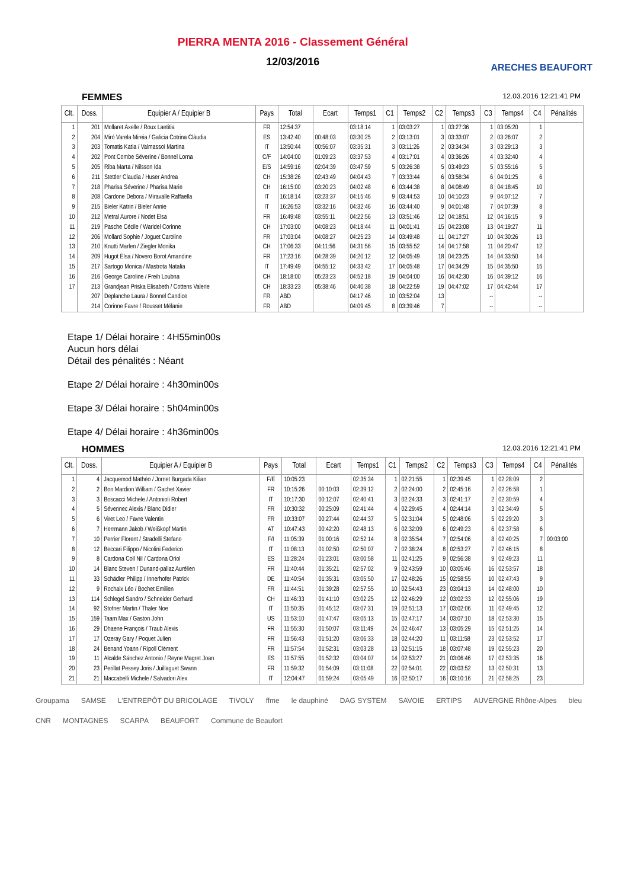PIERRA MENTA 2016 - Classement Général
12/03/2016
ARECHES BEAUFORT
FEMMES 12.03.2016 12:21:41 PM
| Clt. | Doss. | Equipier A / Equipier B | Pays | Total | Ecart | Temps1 | C1 | Temps2 | C2 | Temps3 | C3 | Temps4 | C4 | Pénalités |
| --- | --- | --- | --- | --- | --- | --- | --- | --- | --- | --- | --- | --- | --- | --- |
| 1 | 201 | Mollaret Axelle / Roux Laetitia | FR | 12:54:37 | | 03:18:14 | 1 | 03:03:27 | 1 | 03:27:36 | 1 | 03:05:20 | 1 | |
| 2 | 204 | Miró Varela Mireia / Galicia Cotrina Clàudia | ES | 13:42:40 | 00:48:03 | 03:30:25 | 2 | 03:13:01 | 3 | 03:33:07 | 2 | 03:26:07 | 2 | |
| 3 | 203 | Tomatis Katia / Valmassoi Martina | IT | 13:50:44 | 00:56:07 | 03:35:31 | 3 | 03:11:26 | 2 | 03:34:34 | 3 | 03:29:13 | 3 | |
| 4 | 202 | Pont Combe Séverine / Bonnel Lorna | C/F | 14:04:00 | 01:09:23 | 03:37:53 | 4 | 03:17:01 | 4 | 03:36:26 | 4 | 03:32:40 | 4 | |
| 5 | 205 | Riba Marta / Nilsson Ida | E/S | 14:59:16 | 02:04:39 | 03:47:59 | 5 | 03:26:38 | 5 | 03:49:23 | 5 | 03:55:16 | 5 | |
| 6 | 211 | Stettler Claudia / Huser Andrea | CH | 15:38:26 | 02:43:49 | 04:04:43 | 7 | 03:33:44 | 6 | 03:58:34 | 6 | 04:01:25 | 6 | |
| 7 | 218 | Pharisa Séverine / Pharisa Marie | CH | 16:15:00 | 03:20:23 | 04:02:48 | 6 | 03:44:38 | 8 | 04:08:49 | 8 | 04:18:45 | 10 | |
| 8 | 208 | Cardone Debora / Miravalle Raffaella | IT | 16:18:14 | 03:23:37 | 04:15:46 | 9 | 03:44:53 | 10 | 04:10:23 | 9 | 04:07:12 | 7 | |
| 9 | 215 | Bieler Katrin / Bieler Annie | IT | 16:26:53 | 03:32:16 | 04:32:46 | 16 | 03:44:40 | 9 | 04:01:48 | 7 | 04:07:39 | 8 | |
| 10 | 212 | Metral Aurore / Nodet Elsa | FR | 16:49:48 | 03:55:11 | 04:22:56 | 13 | 03:51:46 | 12 | 04:18:51 | 12 | 04:16:15 | 9 | |
| 11 | 219 | Pasche Cécile / Waridel Corinne | CH | 17:03:00 | 04:08:23 | 04:18:44 | 11 | 04:01:41 | 15 | 04:23:08 | 13 | 04:19:27 | 11 | |
| 12 | 206 | Mollard Sophie / Joguet Caroline | FR | 17:03:04 | 04:08:27 | 04:25:23 | 14 | 03:49:48 | 11 | 04:17:27 | 10 | 04:30:26 | 13 | |
| 13 | 210 | Knutti Marlen / Ziegler Monika | CH | 17:06:33 | 04:11:56 | 04:31:56 | 15 | 03:55:52 | 14 | 04:17:58 | 11 | 04:20:47 | 12 | |
| 14 | 209 | Hugot Elsa / Novero Borot Amandine | FR | 17:23:16 | 04:28:39 | 04:20:12 | 12 | 04:05:49 | 18 | 04:23:25 | 14 | 04:33:50 | 14 | |
| 15 | 217 | Sartogo Monica / Mastrota Natalia | IT | 17:49:49 | 04:55:12 | 04:33:42 | 17 | 04:05:48 | 17 | 04:34:29 | 15 | 04:35:50 | 15 | |
| 16 | 216 | George Caroline / Freih Loubna | CH | 18:18:00 | 05:23:23 | 04:52:18 | 19 | 04:04:00 | 16 | 04:42:30 | 16 | 04:39:12 | 16 | |
| 17 | 213 | Grandjean Priska Elisabeth / Cottens Valerie | CH | 18:33:23 | 05:38:46 | 04:40:38 | 18 | 04:22:59 | 19 | 04:47:02 | 17 | 04:42:44 | 17 | |
| | 207 | Deplanche Laura / Bonnel Candice | FR | ABD | | 04:17:46 | 10 | 03:52:04 | 13 | | -- | | -- | |
| | 214 | Corinne Favre / Rousset Mélanie | FR | ABD | | 04:09:45 | 8 | 03:39:46 | 7 | | -- | | -- | |
Etape 1/ Délai horaire : 4H55min00s
Aucun hors délai
Détail des pénalités : Néant
Etape 2/ Délai horaire : 4h30min00s
Etape 3/ Délai horaire : 5h04min00s
Etape 4/ Délai horaire : 4h36min00s
HOMMES 12.03.2016 12:21:41 PM
| Clt. | Doss. | Equipier A / Equipier B | Pays | Total | Ecart | Temps1 | C1 | Temps2 | C2 | Temps3 | C3 | Temps4 | C4 | Pénalités |
| --- | --- | --- | --- | --- | --- | --- | --- | --- | --- | --- | --- | --- | --- | --- |
| 1 | 4 | Jacquemod Mathèo / Jornet Burgada Kilian | F/E | 10:05:23 | | 02:35:34 | 1 | 02:21:55 | 1 | 02:39:45 | 1 | 02:28:09 | 2 | |
| 2 | 2 | Bon Mardion William / Gachet Xavier | FR | 10:15:26 | 00:10:03 | 02:39:12 | 2 | 02:24:00 | 2 | 02:45:16 | 2 | 02:26:58 | 1 | |
| 3 | 3 | Boscacci Michele / Antonioli Robert | IT | 10:17:30 | 00:12:07 | 02:40:41 | 3 | 02:24:33 | 3 | 02:41:17 | 2 | 02:30:59 | 4 | |
| 4 | 5 | Sévennec Alexis / Blanc Didier | FR | 10:30:32 | 00:25:09 | 02:41:44 | 4 | 02:29:45 | 4 | 02:44:14 | 3 | 02:34:49 | 5 | |
| 5 | 6 | Viret Leo / Favre Valentin | FR | 10:33:07 | 00:27:44 | 02:44:37 | 5 | 02:31:04 | 5 | 02:48:06 | 5 | 02:29:20 | 3 | |
| 6 | 7 | Herrmann Jakob / Weißkopf Martin | AT | 10:47:43 | 00:42:20 | 02:48:13 | 6 | 02:32:09 | 6 | 02:49:23 | 6 | 02:37:58 | 6 | |
| 7 | 10 | Perrier Florent / Stradelli Stefano | F/I | 11:05:39 | 01:00:16 | 02:52:14 | 8 | 02:35:54 | 7 | 02:54:06 | 8 | 02:40:25 | 7 | 00:03:00 |
| 8 | 12 | Beccari Filippo / Nicolini Federico | IT | 11:08:13 | 01:02:50 | 02:50:07 | 7 | 02:38:24 | 8 | 02:53:27 | 7 | 02:46:15 | 8 | |
| 9 | 8 | Cardona Coll Nil / Cardona Oriol | ES | 11:28:24 | 01:23:01 | 03:00:58 | 11 | 02:41:25 | 9 | 02:56:38 | 9 | 02:49:23 | 11 | |
| 10 | 14 | Blanc Steven / Dunand-pallaz Aurélien | FR | 11:40:44 | 01:35:21 | 02:57:02 | 9 | 02:43:59 | 10 | 03:05:46 | 16 | 02:53:57 | 18 | |
| 11 | 33 | Schädler Philipp / Innerhofer Patrick | DE | 11:40:54 | 01:35:31 | 03:05:50 | 17 | 02:48:26 | 15 | 02:58:55 | 10 | 02:47:43 | 9 | |
| 12 | 9 | Rochaix Léo / Bochet Emilien | FR | 11:44:51 | 01:39:28 | 02:57:55 | 10 | 02:54:43 | 23 | 03:04:13 | 14 | 02:48:00 | 10 | |
| 13 | 114 | Schlegel Sandro / Schneider Gerhard | CH | 11:46:33 | 01:41:10 | 03:02:25 | 12 | 02:46:29 | 12 | 03:02:33 | 12 | 02:55:06 | 19 | |
| 14 | 92 | Stofner Martin / Thaler Noe | IT | 11:50:35 | 01:45:12 | 03:07:31 | 19 | 02:51:13 | 17 | 03:02:06 | 11 | 02:49:45 | 12 | |
| 15 | 159 | Taam Max / Gaston John | US | 11:53:10 | 01:47:47 | 03:05:13 | 15 | 02:47:17 | 14 | 03:07:10 | 18 | 02:53:30 | 15 | |
| 16 | 29 | Dhaene François / Traub Alexis | FR | 11:55:30 | 01:50:07 | 03:11:49 | 24 | 02:46:47 | 13 | 03:05:29 | 15 | 02:51:25 | 14 | |
| 17 | 17 | Ozeray Gary / Poquet Julien | FR | 11:56:43 | 01:51:20 | 03:06:33 | 18 | 02:44:20 | 11 | 03:11:58 | 23 | 02:53:52 | 17 | |
| 18 | 24 | Benand Yoann / Ripoll Clément | FR | 11:57:54 | 01:52:31 | 03:03:28 | 13 | 02:51:15 | 18 | 03:07:48 | 19 | 02:55:23 | 20 | |
| 19 | 11 | Alcalde Sánchez Antonio / Reyne Magret Joan | ES | 11:57:55 | 01:52:32 | 03:04:07 | 14 | 02:53:27 | 21 | 03:06:46 | 17 | 02:53:35 | 16 | |
| 20 | 23 | Perillat Pessey Joris / Juillaguet Swann | FR | 11:59:32 | 01:54:09 | 03:11:08 | 22 | 02:54:01 | 22 | 03:03:52 | 13 | 02:50:31 | 13 | |
| 21 | 21 | Maccabelli Michele / Salvadori Alex | IT | 12:04:47 | 01:59:24 | 03:05:49 | 16 | 02:50:17 | 16 | 03:10:16 | 21 | 02:58:25 | 23 | |
Groupama SAMSE L'ENTREPÔT DU BRICOLAGE TIVOLY ffme le dauphiné DAG SYSTEM SAVOIE ERTIPS AUVERGNE Rhône-Alpes bleu CNR MONTAGNES SCARPA BEAUFORT Commune de Beaufort